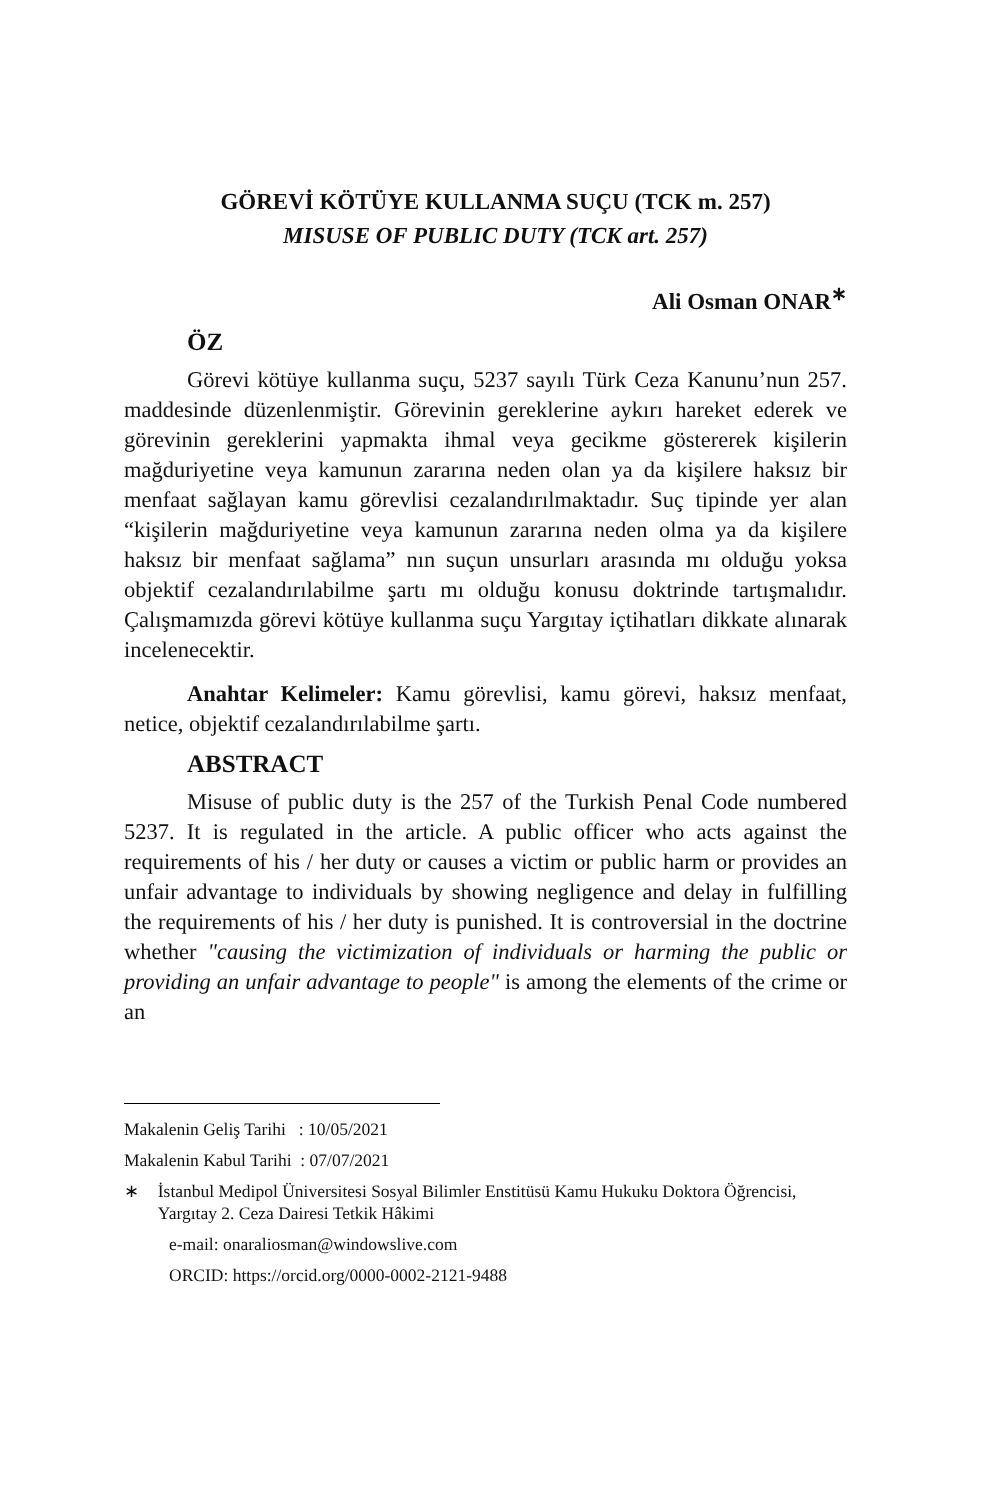GÖREVİ KÖTÜYE KULLANMA SUÇU (TCK m. 257)
MISUSE OF PUBLIC DUTY (TCK art. 257)
Ali Osman ONAR<sup>∗</sup>
ÖZ
Görevi kötüye kullanma suçu, 5237 sayılı Türk Ceza Kanunu’nun 257. maddesinde düzenlenmiştir. Görevinin gereklerine aykırı hareket ederek ve görevinin gereklerini yapmakta ihmal veya gecikme göstere­rek kişilerin mağduriyetine veya kamunun zararına neden olan ya da kişilere haksız bir menfaat sağlayan kamu görevlisi cezalandırılmakta­dır. Suç tipinde yer alan “kişilerin mağduriyetine veya kamunun zararı­na neden olma ya da kişilere haksız bir menfaat sağlama” nın suçun unsurları arasında mı olduğu yoksa objektif cezalandırılabilme şartı mı olduğu konusu doktrinde tartışmalıdır. Çalışmamızda görevi kötüye kullanma suçu Yargıtay içtihatları dikkate alınarak incelenecektir.
Anahtar Kelimeler: Kamu görevlisi, kamu görevi, haksız menfaat, netice, objektif cezalandırılabilme şartı.
ABSTRACT
Misuse of public duty is the 257 of the Turkish Penal Code numbered 5237. It is regulated in the article. A public officer who acts against the requirements of his / her duty or causes a victim or public harm or provides an unfair advantage to individuals by showing negligence and delay in fulfilling the requirements of his / her duty is punished. It is controversial in the doctrine whether "causing the victimization of individuals or harming the public or providing an unfair advantage to people" is among the elements of the crime or an
Makalenin Geliş Tarihi : 10/05/2021
Makalenin Kabul Tarihi : 07/07/2021
∗ İstanbul Medipol Üniversitesi Sosyal Bilimler Enstitüsü Kamu Hukuku Dokto­ra Öğrencisi, Yargıtay 2. Ceza Dairesi Tetkik Hâkimi
e-mail: onaraliosman@windowslive.com
ORCID: https://orcid.org/0000-0002-2121-9488